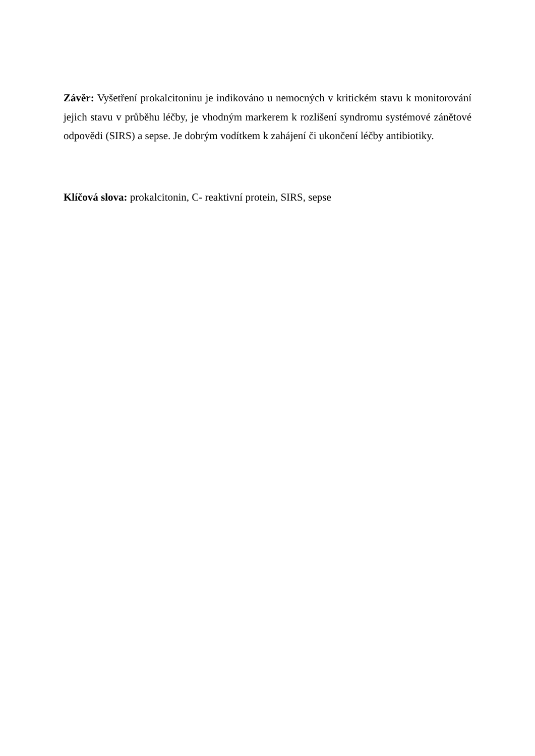Závěr: Vyšetření prokalcitoninu je indikováno u nemocných v kritickém stavu k monitorování jejich stavu v průběhu léčby, je vhodným markerem k rozlišení syndromu systémové zánětové odpovědi (SIRS) a sepse. Je dobrým vodítkem k zahájení či ukončení léčby antibiotiky.
Klíčová slova: prokalcitonin, C- reaktivní protein, SIRS, sepse